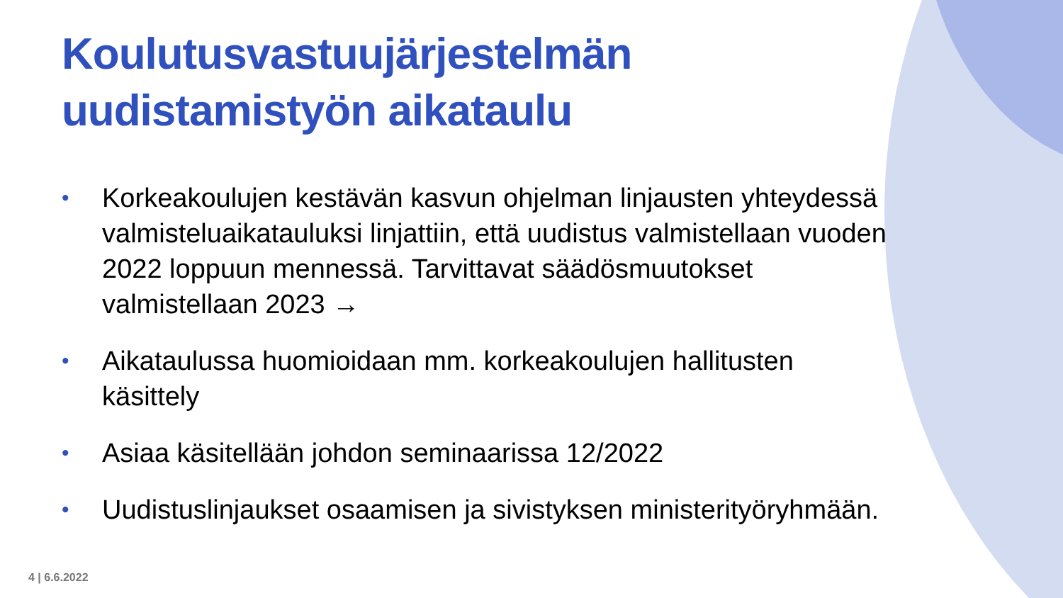Koulutusvastuujärjestelmän uudistamistyön aikataulu
• Korkeakoulujen kestävän kasvun ohjelman linjausten yhteydessä valmisteluaikatauluksi linjattiin, että uudistus valmistellaan vuoden 2022 loppuun mennessä. Tarvittavat säädösmuutokset valmistellaan 2023 →
• Aikataulussa huomioidaan mm. korkeakoulujen hallitusten käsittely
• Asiaa käsitellään johdon seminaarissa 12/2022
• Uudistuslinjaukset osaamisen ja sivistyksen ministerityöryhmään.
4 | 6.6.2022